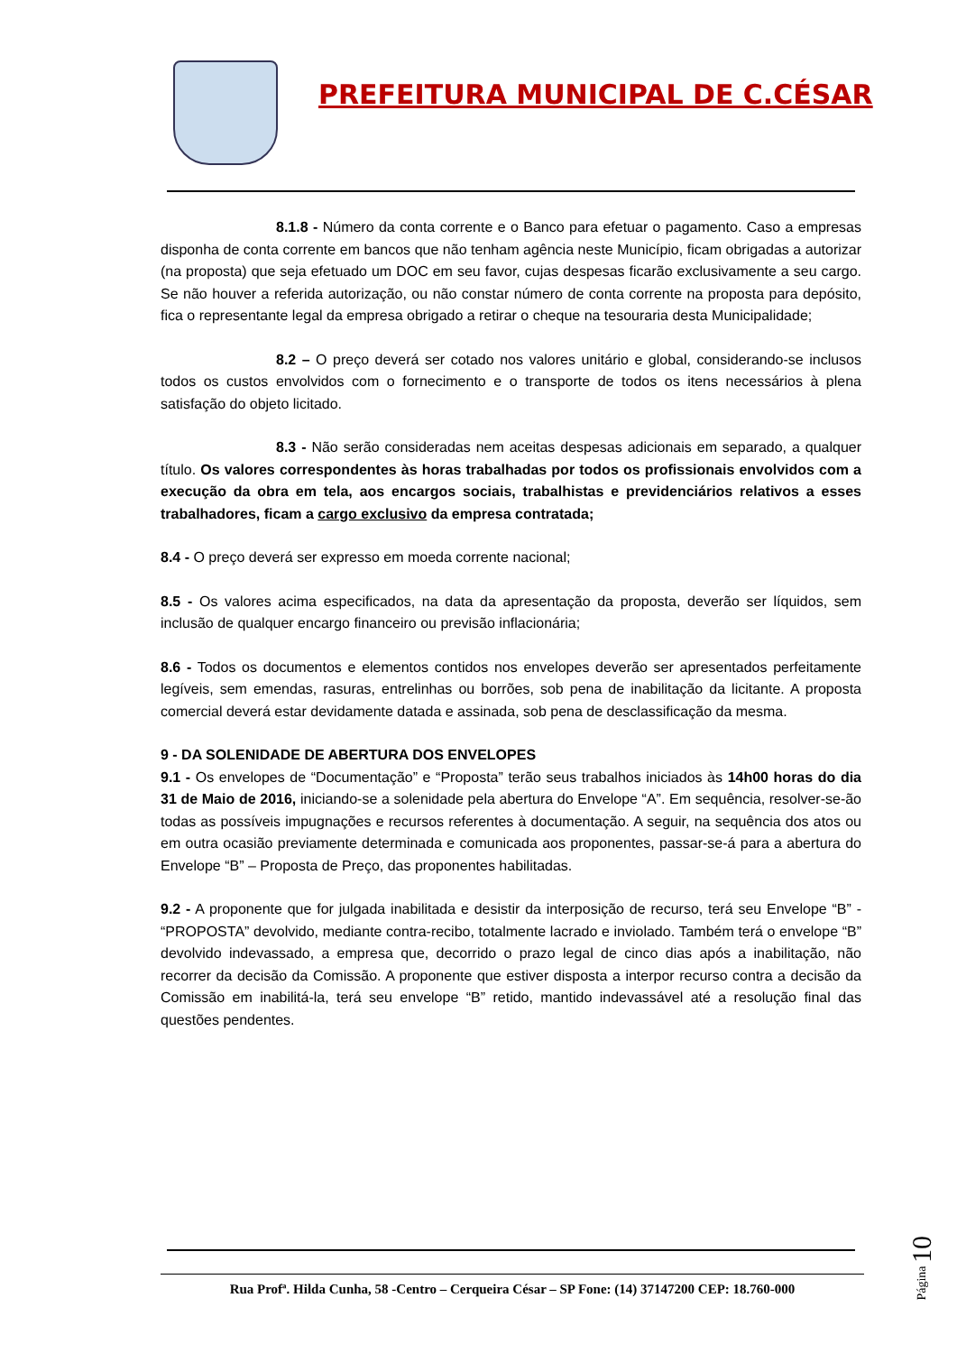PREFEITURA MUNICIPAL DE C.CÉSAR
8.1.8 - Número da conta corrente e o Banco para efetuar o pagamento. Caso a empresas disponha de conta corrente em bancos que não tenham agência neste Município, ficam obrigadas a autorizar (na proposta) que seja efetuado um DOC em seu favor, cujas despesas ficarão exclusivamente a seu cargo. Se não houver a referida autorização, ou não constar número de conta corrente na proposta para depósito, fica o representante legal da empresa obrigado a retirar o cheque na tesouraria desta Municipalidade;
8.2 – O preço deverá ser cotado nos valores unitário e global, considerando-se inclusos todos os custos envolvidos com o fornecimento e o transporte de todos os itens necessários à plena satisfação do objeto licitado.
8.3 - Não serão consideradas nem aceitas despesas adicionais em separado, a qualquer título. Os valores correspondentes às horas trabalhadas por todos os profissionais envolvidos com a execução da obra em tela, aos encargos sociais, trabalhistas e previdenciários relativos a esses trabalhadores, ficam a cargo exclusivo da empresa contratada;
8.4 - O preço deverá ser expresso em moeda corrente nacional;
8.5 - Os valores acima especificados, na data da apresentação da proposta, deverão ser líquidos, sem inclusão de qualquer encargo financeiro ou previsão inflacionária;
8.6 - Todos os documentos e elementos contidos nos envelopes deverão ser apresentados perfeitamente legíveis, sem emendas, rasuras, entrelinhas ou borrões, sob pena de inabilitação da licitante. A proposta comercial deverá estar devidamente datada e assinada, sob pena de desclassificação da mesma.
9 - DA SOLENIDADE DE ABERTURA DOS ENVELOPES
9.1 - Os envelopes de “Documentação” e “Proposta” terão seus trabalhos iniciados às 14h00 horas do dia 31 de Maio de 2016, iniciando-se a solenidade pela abertura do Envelope “A”. Em sequência, resolver-se-ão todas as possíveis impugnações e recursos referentes à documentação. A seguir, na sequência dos atos ou em outra ocasião previamente determinada e comunicada aos proponentes, passar-se-á para a abertura do Envelope “B” – Proposta de Preço, das proponentes habilitadas.
9.2 - A proponente que for julgada inabilitada e desistir da interposição de recurso, terá seu Envelope “B” - “PROPOSTA” devolvido, mediante contra-recibo, totalmente lacrado e inviolado. Também terá o envelope “B” devolvido indevassado, a empresa que, decorrido o prazo legal de cinco dias após a inabilitação, não recorrer da decisão da Comissão. A proponente que estiver disposta a interpor recurso contra a decisão da Comissão em inabilitá-la, terá seu envelope “B” retido, mantido indevassável até a resolução final das questões pendentes.
Página 10
Rua Profª. Hilda Cunha, 58 -Centro – Cerqueira César – SP Fone: (14) 37147200 CEP: 18.760-000